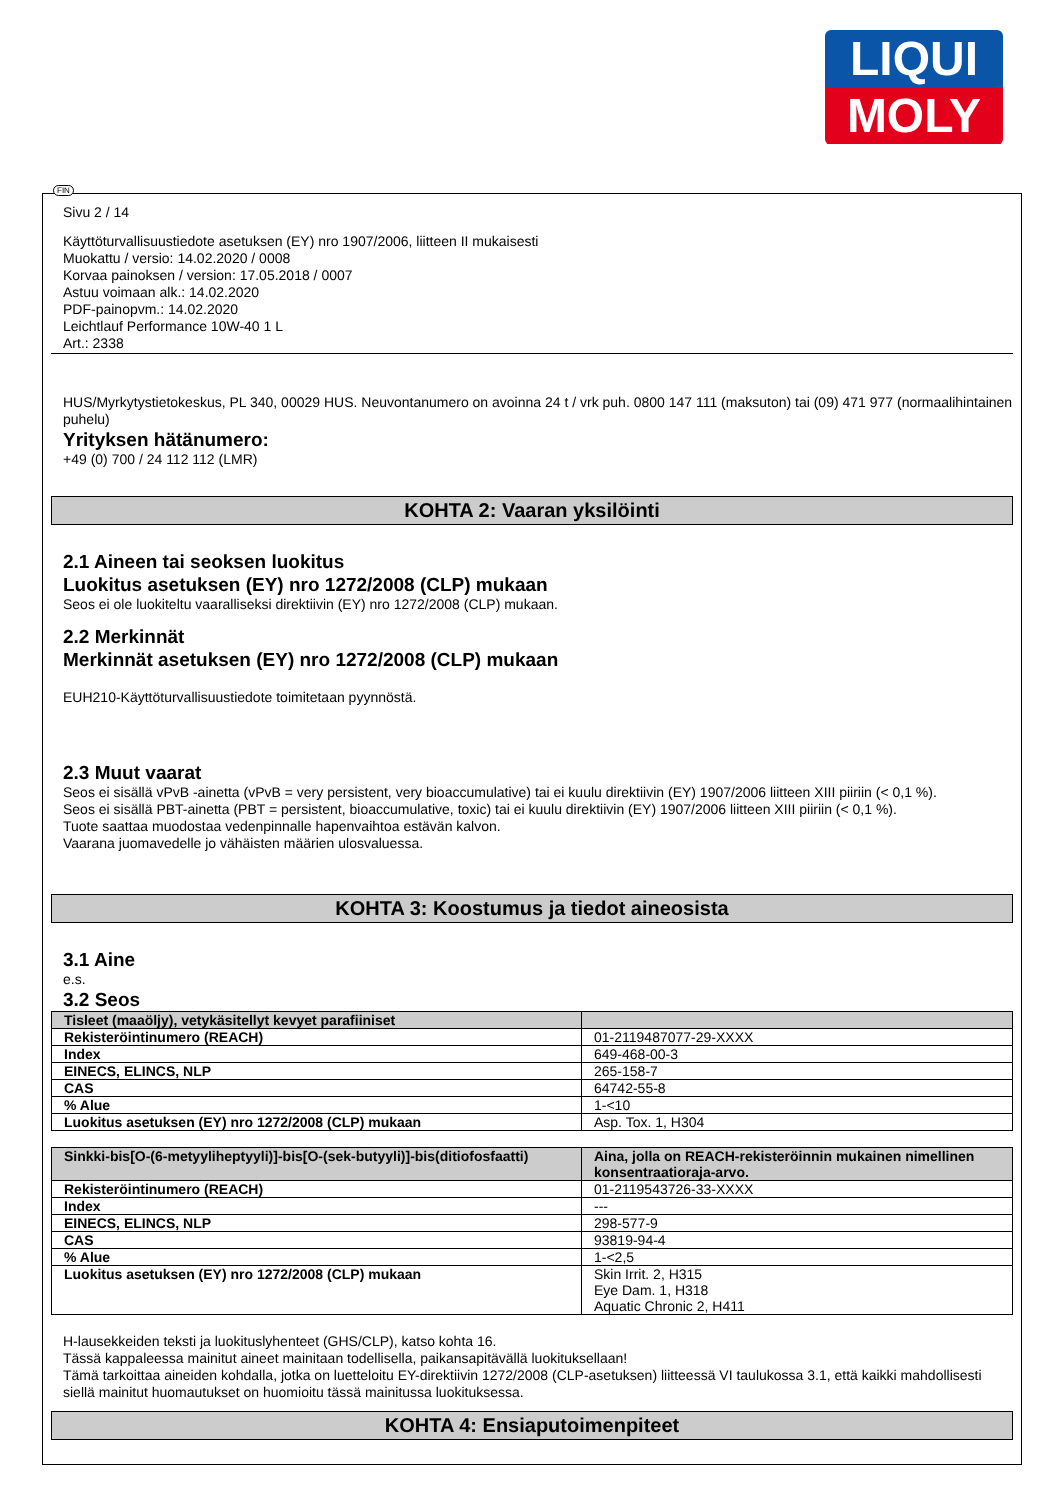LIQUI
MOLY
FIN
Sivu 2 / 14
Käyttöturvallisuustiedote asetuksen (EY) nro 1907/2006, liitteen II mukaisesti
Muokattu / versio: 14.02.2020 / 0008
Korvaa painoksen / version: 17.05.2018 / 0007
Astuu voimaan alk.: 14.02.2020
PDF-painopvm.: 14.02.2020
Leichtlauf Performance 10W-40 1 L
Art.: 2338
HUS/Myrkytystietokeskus, PL 340, 00029 HUS. Neuvontanumero on avoinna 24 t / vrk puh. 0800 147 111 (maksuton) tai (09) 471 977 (normaalihintainen puhelu)
Yrityksen hätänumero:
+49 (0) 700 / 24 112 112 (LMR)
KOHTA 2: Vaaran yksilöinti
2.1 Aineen tai seoksen luokitus
Luokitus asetuksen (EY) nro 1272/2008 (CLP) mukaan
Seos ei ole luokiteltu vaaralliseksi direktiivin (EY) nro 1272/2008 (CLP) mukaan.
2.2 Merkinnät
Merkinnät asetuksen (EY) nro 1272/2008 (CLP) mukaan
EUH210-Käyttöturvallisuustiedote toimitetaan pyynnöstä.
2.3 Muut vaarat
Seos ei sisällä vPvB -ainetta (vPvB = very persistent, very bioaccumulative) tai ei kuulu direktiivin (EY) 1907/2006 liitteen XIII piiriin (< 0,1 %).
Seos ei sisällä PBT-ainetta (PBT = persistent, bioaccumulative, toxic) tai ei kuulu direktiivin (EY) 1907/2006 liitteen XIII piiriin (< 0,1 %).
Tuote saattaa muodostaa vedenpinnalle hapenvaihtoa estävän kalvon.
Vaarana juomavedelle jo vähäisten määrien ulosvaluessa.
KOHTA 3: Koostumus ja tiedot aineosista
3.1 Aine
e.s.
3.2 Seos
| Tisleet (maaöljy), vetykäsitellyt kevyet parafiiniset | |
| --- | --- |
| Rekisteröintinumero (REACH) | 01-2119487077-29-XXXX |
| Index | 649-468-00-3 |
| EINECS, ELINCS, NLP | 265-158-7 |
| CAS | 64742-55-8 |
| % Alue | 1-<10 |
| Luokitus asetuksen (EY) nro 1272/2008 (CLP) mukaan | Asp. Tox. 1, H304 |
| Sinkki-bis[O-(6-metyyliheptyyli)]-bis[O-(sek-butyyli)]-bis(ditiofosfaatti) | Aina, jolla on REACH-rekisteröinnin mukainen nimellinen konsentraatioraja-arvo. |
| --- | --- |
| Rekisteröintinumero (REACH) | 01-2119543726-33-XXXX |
| Index | --- |
| EINECS, ELINCS, NLP | 298-577-9 |
| CAS | 93819-94-4 |
| % Alue | 1-<2,5 |
| Luokitus asetuksen (EY) nro 1272/2008 (CLP) mukaan | Skin Irrit. 2, H315 Eye Dam. 1, H318 Aquatic Chronic 2, H411 |
H-lausekkeiden teksti ja luokituslyhenteet (GHS/CLP), katso kohta 16.
Tässä kappaleessa mainitut aineet mainitaan todellisella, paikansapitävällä luokituksellaan!
Tämä tarkoittaa aineiden kohdalla, jotka on luetteloitu EY-direktiivin 1272/2008 (CLP-asetuksen) liitteessä VI taulukossa 3.1, että kaikki mahdollisesti siellä mainitut huomautukset on huomioitu tässä mainitussa luokituksessa.
KOHTA 4: Ensiaputoimenpiteet